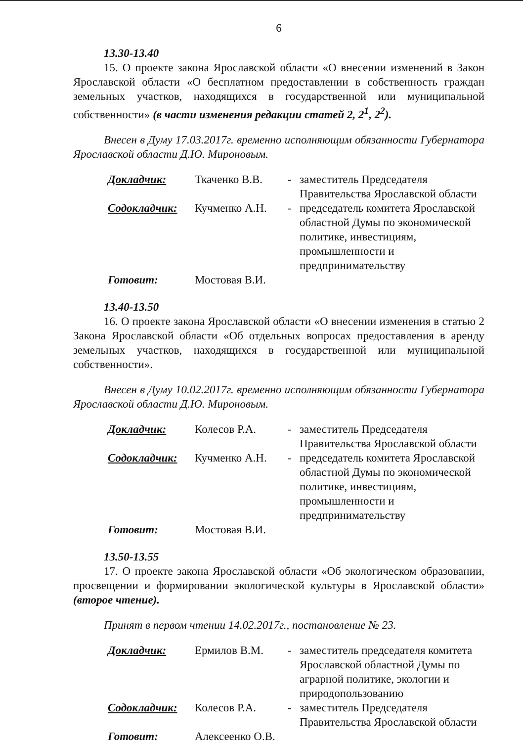6
13.30-13.40
15. О проекте закона Ярославской области «О внесении изменений в Закон Ярославской области «О бесплатном предоставлении в собственность граждан земельных участков, находящихся в государственной или муниципальной собственности» (в части изменения редакции статей 2, 2<sup>1</sup>, 2<sup>2</sup>).
Внесен в Думу 17.03.2017г. временно исполняющим обязанности Губернатора Ярославской области Д.Ю. Мироновым.
| Докладчик: | Ткаченко В.В. | - | заместитель Председателя Правительства Ярославской области |
| Содокладчик: | Кучменко А.Н. | - | председатель комитета Ярославской областной Думы по экономической политике, инвестициям, промышленности и предпринимательству |
| Готовит: | Мостовая В.И. | | |
13.40-13.50
16. О проекте закона Ярославской области «О внесении изменения в статью 2 Закона Ярославской области «Об отдельных вопросах предоставления в аренду земельных участков, находящихся в государственной или муниципальной собственности».
Внесен в Думу 10.02.2017г. временно исполняющим обязанности Губернатора Ярославской области Д.Ю. Мироновым.
| Докладчик: | Колесов Р.А. | - | заместитель Председателя Правительства Ярославской области |
| Содокладчик: | Кучменко А.Н. | - | председатель комитета Ярославской областной Думы по экономической политике, инвестициям, промышленности и предпринимательству |
| Готовит: | Мостовая В.И. | | |
13.50-13.55
17. О проекте закона Ярославской области «Об экологическом образовании, просвещении и формировании экологической культуры в Ярославской области» (второе чтение).
Принят в первом чтении 14.02.2017г., постановление № 23.
| Докладчик: | Ермилов В.М. | - | заместитель председателя комитета Ярославской областной Думы по аграрной политике, экологии и природопользованию |
| Содокладчик: | Колесов Р.А. | - | заместитель Председателя Правительства Ярославской области |
| Готовит: | Алексеенко О.В. | | |